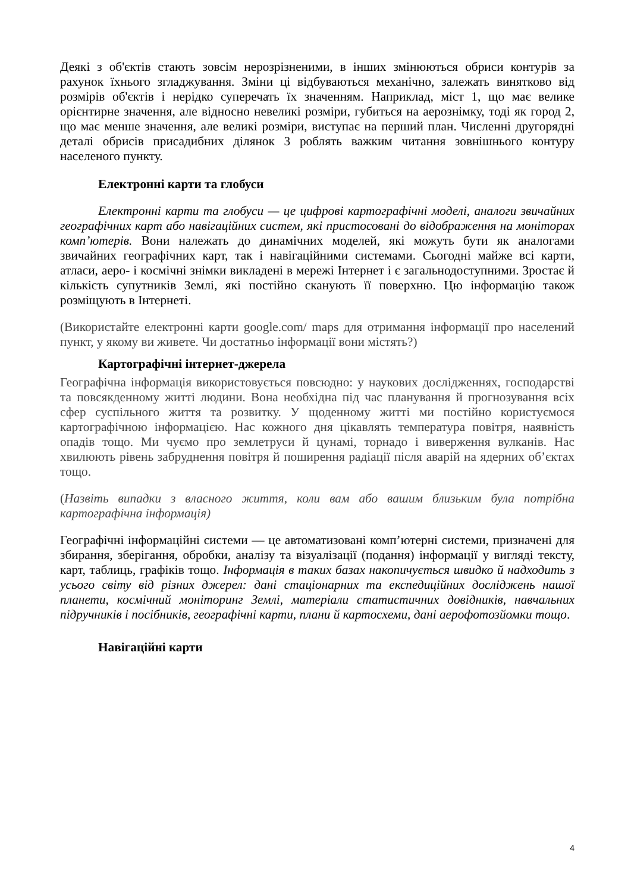Деякі з об'єктів стають зовсім нерозрізненими, в інших змінюються обриси контурів за рахунок їхнього згладжування. Зміни ці відбуваються механічно, залежать винятково від розмірів об'єктів і нерідко суперечать їх значенням. Наприклад, міст 1, що має велике орієнтирне значення, але відносно невеликі розміри, губиться на аерознімку, тоді як город 2, що має менше значення, але великі розміри, виступає на перший план. Численні другорядні деталі обрисів присадибних ділянок 3 роблять важким читання зовнішнього контуру населеного пункту.
Електронні карти та глобуси
Електронні карти та глобуси — це цифрові картографічні моделі, аналоги звичайних географічних карт або навігаційних систем, які пристосовані до відображення на моніторах комп’ютерів. Вони належать до динамічних моделей, які можуть бути як аналогами звичайних географічних карт, так і навігаційними системами. Сьогодні майже всі карти, атласи, аеро- і космічні знімки викладені в мережі Інтернет і є загальнодоступними. Зростає й кількість супутників Землі, які постійно сканують її поверхню. Цю інформацію також розміщують в Інтернеті.
(Використайте електронні карти google.com/ maps для отримання інформації про населений пункт, у якому ви живете. Чи достатньо інформації вони містять?)
Картографічні інтернет-джерела
Географічна інформація використовується повсюдно: у наукових дослідженнях, господарстві та повсякденному житті людини. Вона необхідна під час планування й прогнозування всіх сфер суспільного життя та розвитку. У щоденному житті ми постійно користуємося картографічною інформацією. Нас кожного дня цікавлять температура повітря, наявність опадів тощо. Ми чуємо про землетруси й цунамі, торнадо і виверження вулканів. Нас хвилюють рівень забруднення повітря й поширення радіації після аварій на ядерних об’єктах тощо.
(Назвіть випадки з власного життя, коли вам або вашим близьким була потрібна картографічна інформація)
Географічні інформаційні системи — це автоматизовані комп’ютерні системи, призначені для збирання, зберігання, обробки, аналізу та візуалізації (подання) інформації у вигляді тексту, карт, таблиць, графіків тощо. Інформація в таких базах накопичується швидко й надходить з усього світу від різних джерел: дані стаціонарних та експедиційних досліджень нашої планети, космічний моніторинг Землі, матеріали статистичних довідників, навчальних підручників і посібників, географічні карти, плани й картосхеми, дані аерофотозйомки тощо.
Навігаційні карти
4